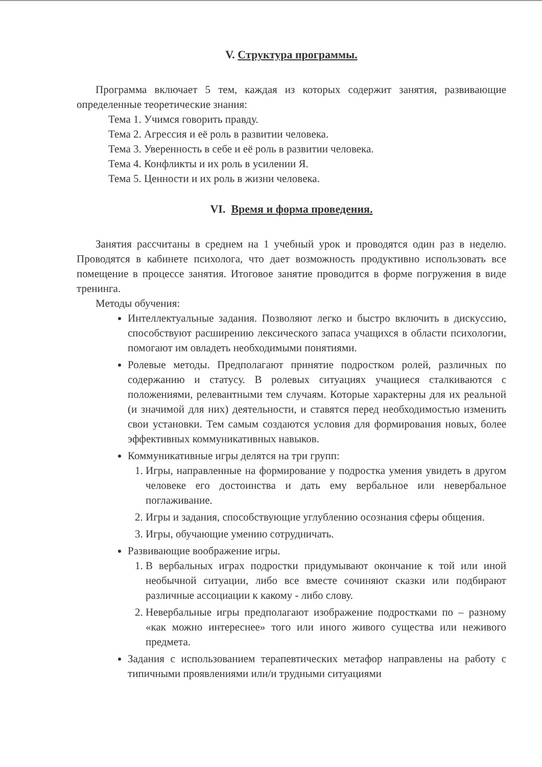V. Структура программы.
Программа включает 5 тем, каждая из которых содержит занятия, развивающие определенные теоретические знания:
Тема 1. Учимся говорить правду.
Тема 2. Агрессия и её роль в развитии человека.
Тема 3. Уверенность в себе и её роль в развитии человека.
Тема 4. Конфликты и их роль в усилении Я.
Тема 5. Ценности и их роль в жизни человека.
VI. Время и форма проведения.
Занятия рассчитаны в среднем на 1 учебный урок и проводятся один раз в неделю. Проводятся в кабинете психолога, что дает возможность продуктивно использовать все помещение в процессе занятия. Итоговое занятие проводится в форме погружения в виде тренинга.
Методы обучения:
Интеллектуальные задания. Позволяют легко и быстро включить в дискуссию, способствуют расширению лексического запаса учащихся в области психологии, помогают им овладеть необходимыми понятиями.
Ролевые методы. Предполагают принятие подростком ролей, различных по содержанию и статусу. В ролевых ситуациях учащиеся сталкиваются с положениями, релевантными тем случаям. Которые характерны для их реальной (и значимой для них) деятельности, и ставятся перед необходимостью изменить свои установки. Тем самым создаются условия для формирования новых, более эффективных коммуникативных навыков.
Коммуникативные игры делятся на три групп:
1. Игры, направленные на формирование у подростка умения увидеть в другом человеке его достоинства и дать ему вербальное или невербальное поглаживание.
2. Игры и задания, способствующие углублению осознания сферы общения.
3. Игры, обучающие умению сотрудничать.
Развивающие воображение игры.
1. В вербальных играх подростки придумывают окончание к той или иной необычной ситуации, либо все вместе сочиняют сказки или подбирают различные ассоциации к какому - либо слову.
2. Невербальные игры предполагают изображение подростками по – разному «как можно интереснее» того или иного живого существа или неживого предмета.
Задания с использованием терапевтических метафор направлены на работу с типичными проявлениями или/и трудными ситуациями